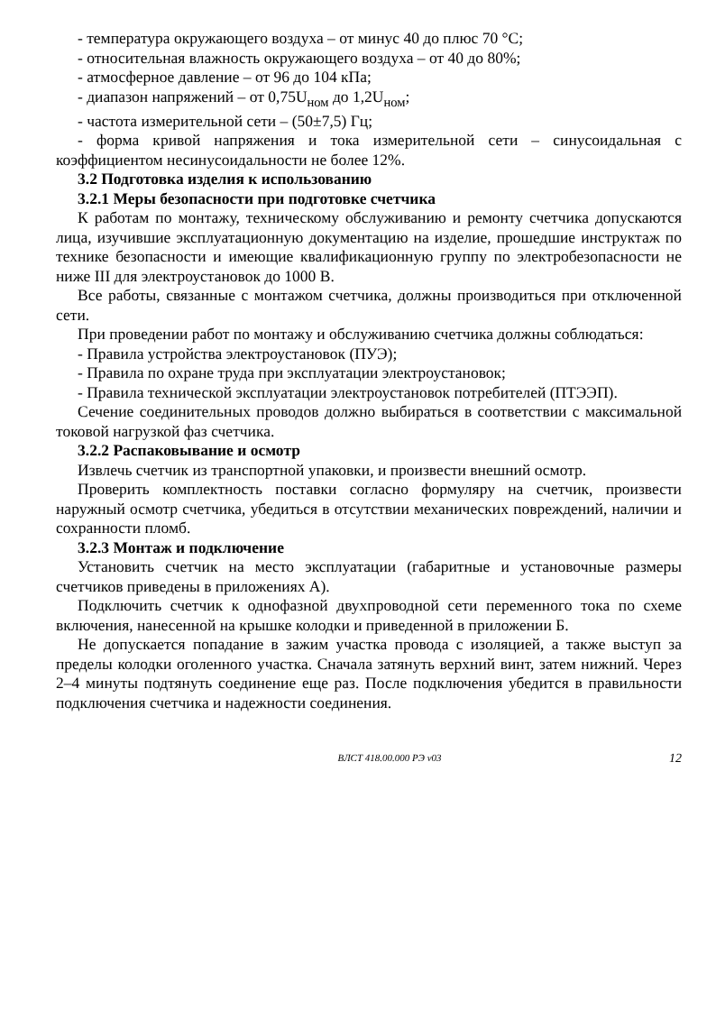- температура окружающего воздуха – от минус 40 до плюс 70 °С;
- относительная влажность окружающего воздуха – от 40 до 80%;
- атмосферное давление – от 96 до 104 кПа;
- диапазон напряжений – от 0,75U<sub>ном</sub> до 1,2U<sub>ном</sub>;
- частота измерительной сети – (50±7,5) Гц;
- форма кривой напряжения и тока измерительной сети – синусоидальная с коэффициентом несинусоидальности не более 12%.
3.2 Подготовка изделия к использованию
3.2.1 Меры безопасности при подготовке счетчика
К работам по монтажу, техническому обслуживанию и ремонту счетчика допускаются лица, изучившие эксплуатационную документацию на изделие, прошедшие инструктаж по технике безопасности и имеющие квалификационную группу по электробезопасности не ниже III для электроустановок до 1000 В.
Все работы, связанные с монтажом счетчика, должны производиться при отключенной сети.
При проведении работ по монтажу и обслуживанию счетчика должны соблюдаться:
- Правила устройства электроустановок (ПУЭ);
- Правила по охране труда при эксплуатации электроустановок;
- Правила технической эксплуатации электроустановок потребителей (ПТЭЭП).
Сечение соединительных проводов должно выбираться в соответствии с максимальной токовой нагрузкой фаз счетчика.
3.2.2 Распаковывание и осмотр
Извлечь счетчик из транспортной упаковки, и произвести внешний осмотр.
Проверить комплектность поставки согласно формуляру на счетчик, произвести наружный осмотр счетчика, убедиться в отсутствии механических повреждений, наличии и сохранности пломб.
3.2.3 Монтаж и подключение
Установить счетчик на место эксплуатации (габаритные и установочные размеры счетчиков приведены в приложениях А).
Подключить счетчик к однофазной двухпроводной сети переменного тока по схеме включения, нанесенной на крышке колодки и приведенной в приложении Б.
Не допускается попадание в зажим участка провода с изоляцией, а также выступ за пределы колодки оголенного участка. Сначала затянуть верхний винт, затем нижний. Через 2–4 минуты подтянуть соединение еще раз. После подключения убедится в правильности подключения счетчика и надежности соединения.
ВЛСТ 418.00.000 РЭ v03 12